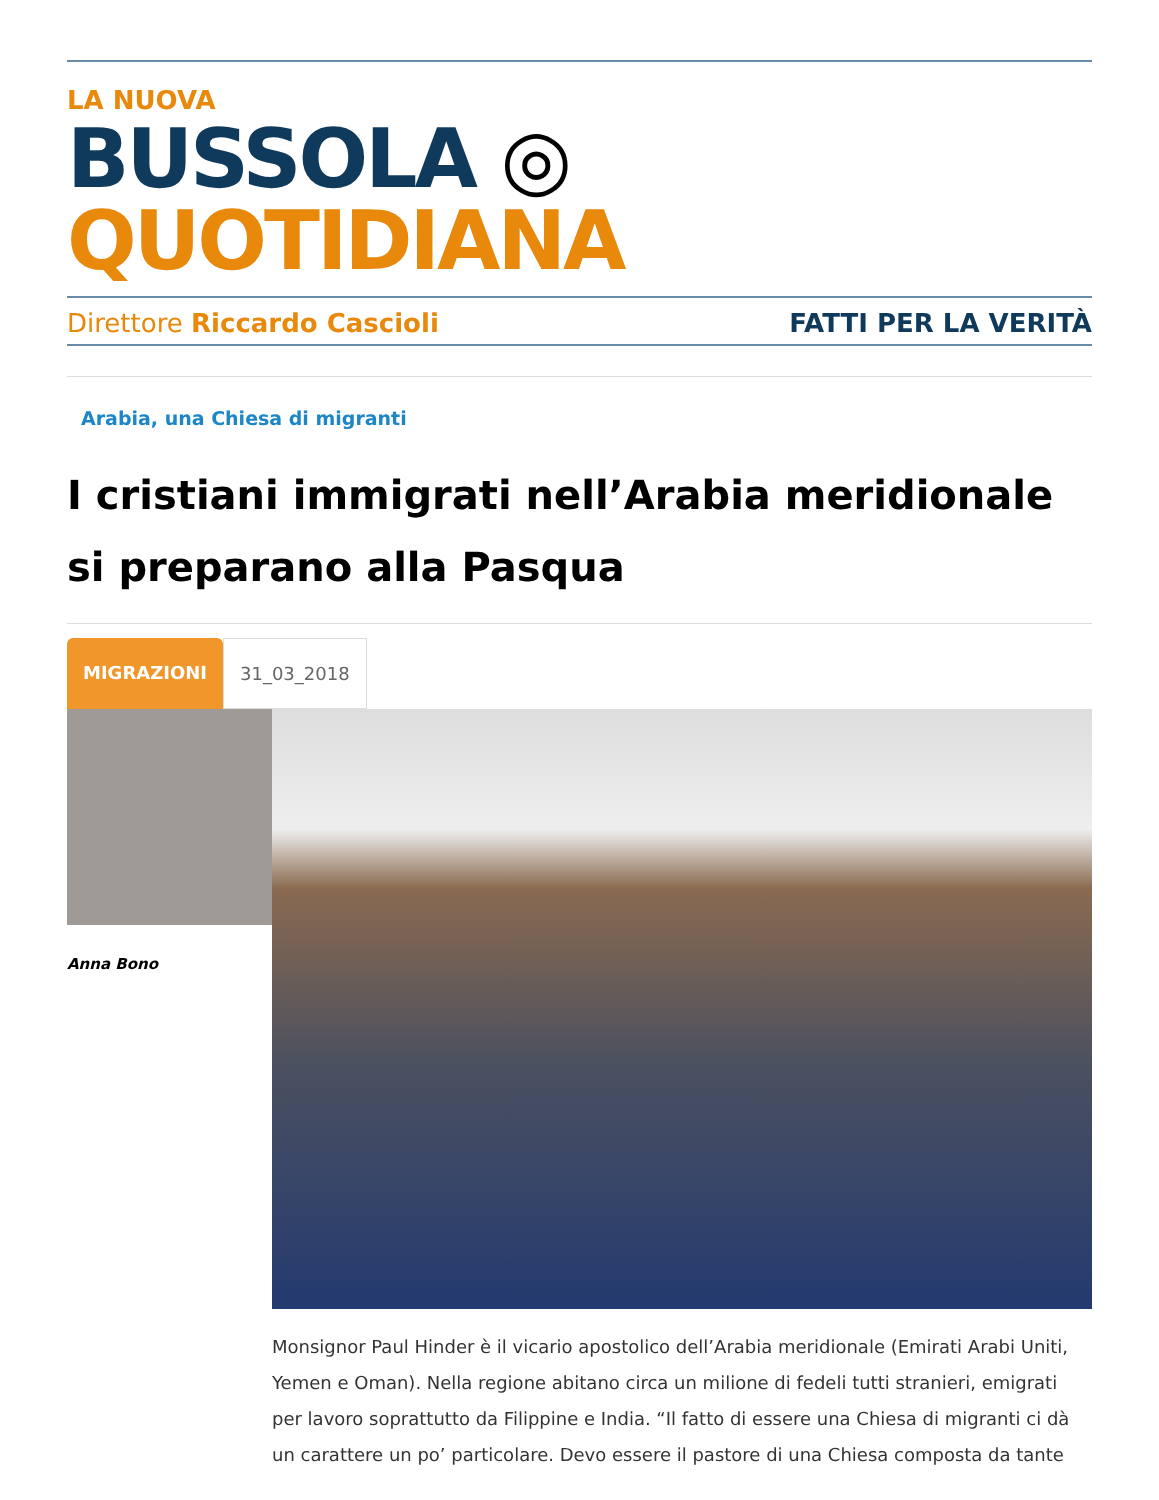LA NUOVA
BUSSOLA ◎ QUOTIDIANA
Direttore Riccardo Cascioli FATTI PER LA VERITÀ
Arabia, una Chiesa di migranti
I cristiani immigrati nell’Arabia meridionale si preparano alla Pasqua
MIGRAZIONI 31_03_2018
Anna Bono
Monsignor Paul Hinder è il vicario apostolico dell’Arabia meridionale (Emirati Arabi Uniti, Yemen e Oman). Nella regione abitano circa un milione di fedeli tutti stranieri, emigrati per lavoro soprattutto da Filippine e India. “Il fatto di essere una Chiesa di migranti ci dà un carattere un po’ particolare. Devo essere il pastore di una Chiesa composta da tante